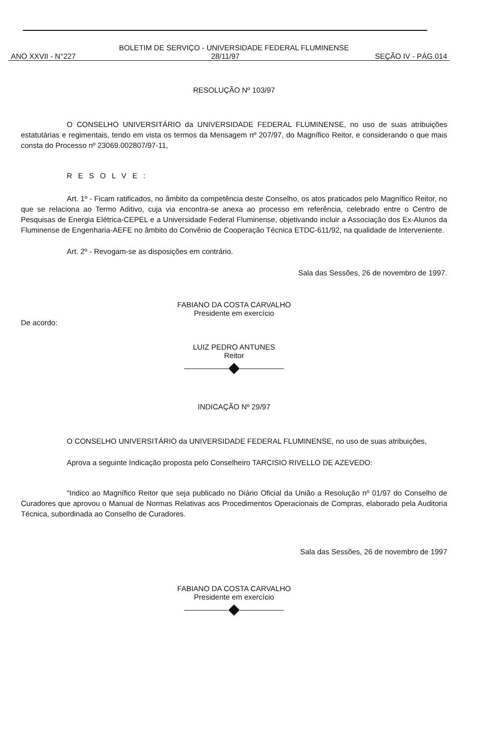BOLETIM DE SERVIÇO - UNIVERSIDADE FEDERAL FLUMINENSE
ANO XXVII - N°227 28/11/97 SEÇÃO IV - PÁG.014
RESOLUÇÃO Nº 103/97
O CONSELHO UNIVERSITÁRIO da UNIVERSIDADE FEDERAL FLUMINENSE, no uso de suas atribuições estatutárias e regimentais, tendo em vista os termos da Mensagem nº 207/97, do Magnífico Reitor, e considerando o que mais consta do Processo nº 23069.002807/97-11,
RESOLVE:
Art. 1º - Ficam ratificados, no âmbito da competência deste Conselho, os atos praticados pelo Magnífico Reitor, no que se relaciona ao Termo Aditivo, cuja via encontra-se anexa ao processo em referência, celebrado entre o Centro de Pesquisas de Energia Elétrica-CEPEL e a Universidade Federal Fluminense, objetivando incluir a Associação dos Ex-Alunos da Fluminense de Engenharia-AEFE no âmbito do Convênio de Cooperação Técnica ETDC-611/92, na qualidade de Interveniente.
Art. 2º - Revogam-se as disposições em contrário.
Sala das Sessões, 26 de novembro de 1997.
FABIANO DA COSTA CARVALHO
Presidente em exercício
De acordo:
LUIZ PEDRO ANTUNES
Reitor
INDICAÇÃO Nº 29/97
O CONSELHO UNIVERSITÁRIO da UNIVERSIDADE FEDERAL FLUMINENSE, no uso de suas atribuições,
Aprova a seguinte Indicação proposta pelo Conselheiro TARCISIO RIVELLO DE AZEVEDO:
"Indico ao Magnífico Reitor que seja publicado no Diário Oficial da União a Resolução nº 01/97 do Conselho de Curadores que aprovou o Manual de Normas Relativas aos Procedimentos Operacionais de Compras, elaborado pela Auditoria Técnica, subordinada ao Conselho de Curadores.
Sala das Sessões, 26 de novembro de 1997
FABIANO DA COSTA CARVALHO
Presidente em exercício